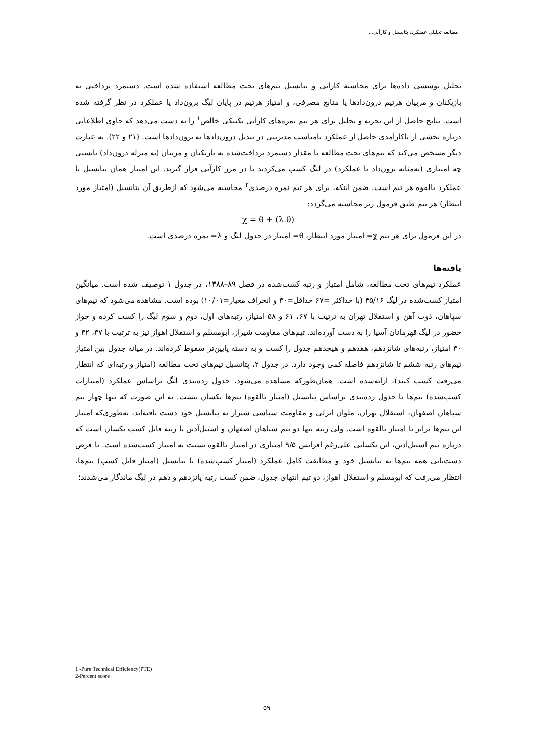مطالعه تحلیلی عملکرد، پتانسیل و کارآیی...
تحلیل پوششی داده‌ها برای محاسبهٔ کارایی و پتانسیل تیم‌های تحت مطالعه استفاده شده است. دستمزد پرداختی به بازیکنان و مربیان هرتیم درون‌دادها یا منابع مصرفی، و امتیاز هرتیم در پایان لیگ برون‌داد یا عملکرد در نظر گرفته شده است. نتایج حاصل از این تجزیه و تحلیل برای هر تیم نمره‌های کارآیی تکنیکی خالص<sup>۱</sup> را به دست می‌دهد که حاوی اطلاعاتی درباره بخشی از ناکارآمدی حاصل از عملکرد نامناسب مدیریتی در تبدیل درون‌دادها به برون‌دادها است. (۲۱ و ۲۲). به عبارت دیگر مشخص می‌کند که تیم‌های تحت مطالعه با مقدار دستمزد پرداخت‌شده به بازیکنان و مربیان (به منزله درون‌داد) بایستی چه امتیازی (به‌مثابه برون‌داد یا عملکرد) در لیگ کسب می‌کردند تا در مرز کارآیی قرار گیرند. این امتیاز همان پتانسیل یا عملکرد بالقوه هر تیم است. ضمن اینکه، برای هر تیم نمره درصدی<sup>۲</sup> محاسبه می‌شود که ازطریق آن پتانسیل (امتیاز مورد انتظار) هر تیم طبق فرمول زیر محاسبه می‌گردد:
χ = θ + (λ.θ)
در این فرمول برای هر تیم χ= امتیاز مورد انتظار، θ= امتیاز در جدول لیگ و λ= نمره درصدی است.
یافته‌ها
عملکرد تیم‌های تحت مطالعه، شامل امتیاز و رتبه کسب‌شده در فصل ۸۹–۱۳۸۸، در جدول ۱ توصیف شده است. میانگین امتیاز کسب‌شده در لیگ ۴۵/۱۶ (با حداکثر =۶۷ حداقل=۳۰ و انحراف معیار=۱۰/۰۱) بوده است. مشاهده می‌شود که تیم‌های سپاهان، ذوب آهن و استقلال تهران به ترتیب با ۶۷، ۶۱ و ۵۸ امتیاز، رتبه‌های اول، دوم و سوم لیگ را کسب کرده و جواز حضور در لیگ قهرمانان آسیا را به دست آورده‌اند. تیم‌های مقاومت شیراز، ابومسلم و استقلال اهواز نیز به ترتیب با ۳۷، ۳۲ و ۳۰ امتیاز، رتبه‌های شانزدهم، هفدهم و هیجدهم جدول را کسب و به دسته پایین‌تر سقوط کرده‌اند. در میانه جدول بین امتیاز تیم‌های رتبه ششم تا شانزدهم فاصله کمی وجود دارد. در جدول ۲، پتانسیل تیم‌های تحت مطالعه (امتیاز و رتبه‌ای که انتظار می‌رفت کسب کنند)، ارائه‌شده است. همان‌طورکه مشاهده می‌شود، جدول رده‌بندی لیگ براساس عملکرد (امتیازات کسب‌شده) تیم‌ها با جدول رده‌بندی براساس پتانسیل (امتیاز بالقوه) تیم‌ها یکسان نیست. به این صورت که تنها چهار تیم سپاهان اصفهان، استقلال تهران، ملوان انزلی و مقاومت سپاسی شیراز به پتانسیل خود دست یافته‌اند، به‌طوری‌که امتیاز این تیم‌ها برابر با امتیاز بالقوه است. ولی رتبه تنها دو تیم سپاهان اصفهان و استیل‌آذین با رتبه قابل کسب یکسان است که درباره تیم استیل‌آذین، این یکسانی علی‌رغم افزایش ۹/۵ امتیازی در امتیاز بالقوه نسبت به امتیاز کسب‌شده است. با فرض دست‌یابی همه تیم‌ها به پتانسیل خود و مطابقت کامل عملکرد (امتیاز کسب‌شده) با پتانسیل (امتیاز قابل کسب) تیم‌ها، انتظار می‌رفت که ابومسلم و استقلال اهواز، دو تیم انتهای جدول، ضمن کسب رتبه پانزدهم و دهم در لیگ ماندگار می‌شدند؛
1 -Pure Technical Efficiency(PTE)
2-Percent score
۵۹